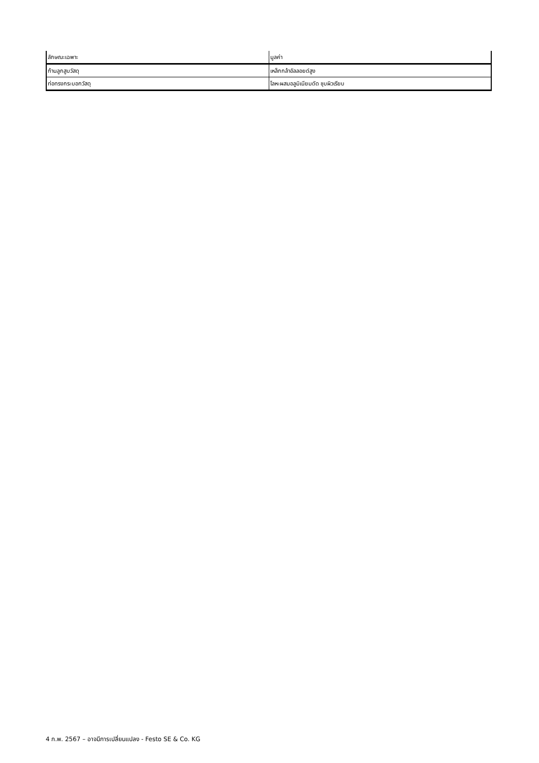| ลักษณะเฉพาะ | มูลค่า |
| ก้านลูกสูบวัสดุ | เหล็กกล้าอัลลอยด์สูง |
| ท่อทรงกระบอกวัสดุ | โลหะผสมอลูมิเนียมดัด ชุบผิวเรียบ |
4 ก.พ. 2567 – อาจมีการเปลี่ยนแปลง - Festo SE & Co. KG